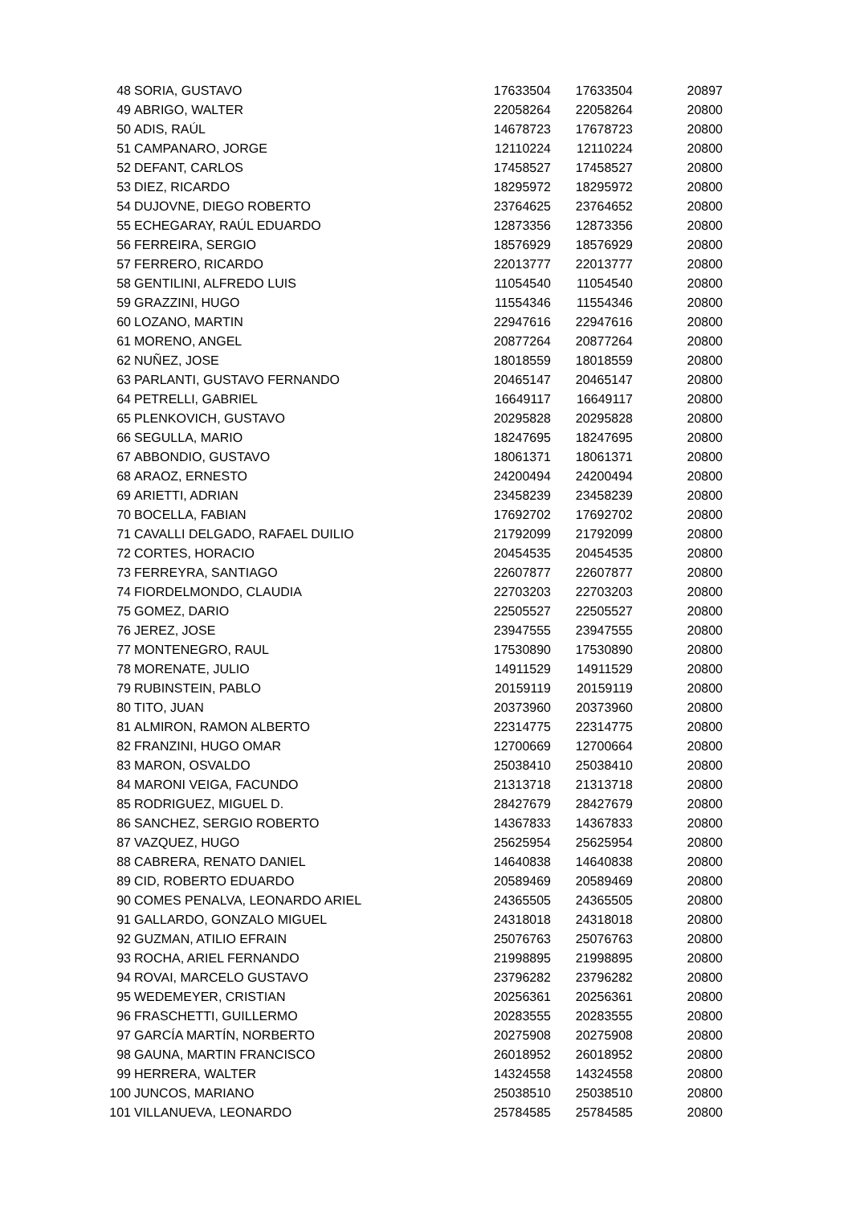| 48 | SORIA, GUSTAVO | 17633504 | 17633504 | 20897 |
| 49 | ABRIGO, WALTER | 22058264 | 22058264 | 20800 |
| 50 | ADIS, RAÚL | 14678723 | 17678723 | 20800 |
| 51 | CAMPANARO, JORGE | 12110224 | 12110224 | 20800 |
| 52 | DEFANT, CARLOS | 17458527 | 17458527 | 20800 |
| 53 | DIEZ, RICARDO | 18295972 | 18295972 | 20800 |
| 54 | DUJOVNE, DIEGO ROBERTO | 23764625 | 23764652 | 20800 |
| 55 | ECHEGARAY, RAÚL EDUARDO | 12873356 | 12873356 | 20800 |
| 56 | FERREIRA, SERGIO | 18576929 | 18576929 | 20800 |
| 57 | FERRERO, RICARDO | 22013777 | 22013777 | 20800 |
| 58 | GENTILINI, ALFREDO LUIS | 11054540 | 11054540 | 20800 |
| 59 | GRAZZINI, HUGO | 11554346 | 11554346 | 20800 |
| 60 | LOZANO, MARTIN | 22947616 | 22947616 | 20800 |
| 61 | MORENO, ANGEL | 20877264 | 20877264 | 20800 |
| 62 | NUÑEZ, JOSE | 18018559 | 18018559 | 20800 |
| 63 | PARLANTI, GUSTAVO FERNANDO | 20465147 | 20465147 | 20800 |
| 64 | PETRELLI, GABRIEL | 16649117 | 16649117 | 20800 |
| 65 | PLENKOVICH, GUSTAVO | 20295828 | 20295828 | 20800 |
| 66 | SEGULLA, MARIO | 18247695 | 18247695 | 20800 |
| 67 | ABBONDIO, GUSTAVO | 18061371 | 18061371 | 20800 |
| 68 | ARAOZ, ERNESTO | 24200494 | 24200494 | 20800 |
| 69 | ARIETTI, ADRIAN | 23458239 | 23458239 | 20800 |
| 70 | BOCELLA, FABIAN | 17692702 | 17692702 | 20800 |
| 71 | CAVALLI DELGADO, RAFAEL DUILIO | 21792099 | 21792099 | 20800 |
| 72 | CORTES, HORACIO | 20454535 | 20454535 | 20800 |
| 73 | FERREYRA, SANTIAGO | 22607877 | 22607877 | 20800 |
| 74 | FIORDELMONDO, CLAUDIA | 22703203 | 22703203 | 20800 |
| 75 | GOMEZ, DARIO | 22505527 | 22505527 | 20800 |
| 76 | JEREZ, JOSE | 23947555 | 23947555 | 20800 |
| 77 | MONTENEGRO, RAUL | 17530890 | 17530890 | 20800 |
| 78 | MORENATE, JULIO | 14911529 | 14911529 | 20800 |
| 79 | RUBINSTEIN, PABLO | 20159119 | 20159119 | 20800 |
| 80 | TITO, JUAN | 20373960 | 20373960 | 20800 |
| 81 | ALMIRON, RAMON ALBERTO | 22314775 | 22314775 | 20800 |
| 82 | FRANZINI, HUGO OMAR | 12700669 | 12700664 | 20800 |
| 83 | MARON, OSVALDO | 25038410 | 25038410 | 20800 |
| 84 | MARONI VEIGA, FACUNDO | 21313718 | 21313718 | 20800 |
| 85 | RODRIGUEZ, MIGUEL D. | 28427679 | 28427679 | 20800 |
| 86 | SANCHEZ, SERGIO ROBERTO | 14367833 | 14367833 | 20800 |
| 87 | VAZQUEZ, HUGO | 25625954 | 25625954 | 20800 |
| 88 | CABRERA, RENATO DANIEL | 14640838 | 14640838 | 20800 |
| 89 | CID, ROBERTO EDUARDO | 20589469 | 20589469 | 20800 |
| 90 | COMES PENALVA, LEONARDO ARIEL | 24365505 | 24365505 | 20800 |
| 91 | GALLARDO, GONZALO MIGUEL | 24318018 | 24318018 | 20800 |
| 92 | GUZMAN, ATILIO EFRAIN | 25076763 | 25076763 | 20800 |
| 93 | ROCHA, ARIEL FERNANDO | 21998895 | 21998895 | 20800 |
| 94 | ROVAI, MARCELO GUSTAVO | 23796282 | 23796282 | 20800 |
| 95 | WEDEMEYER, CRISTIAN | 20256361 | 20256361 | 20800 |
| 96 | FRASCHETTI, GUILLERMO | 20283555 | 20283555 | 20800 |
| 97 | GARCÍA MARTÍN, NORBERTO | 20275908 | 20275908 | 20800 |
| 98 | GAUNA, MARTIN FRANCISCO | 26018952 | 26018952 | 20800 |
| 99 | HERRERA, WALTER | 14324558 | 14324558 | 20800 |
| 100 | JUNCOS, MARIANO | 25038510 | 25038510 | 20800 |
| 101 | VILLANUEVA, LEONARDO | 25784585 | 25784585 | 20800 |